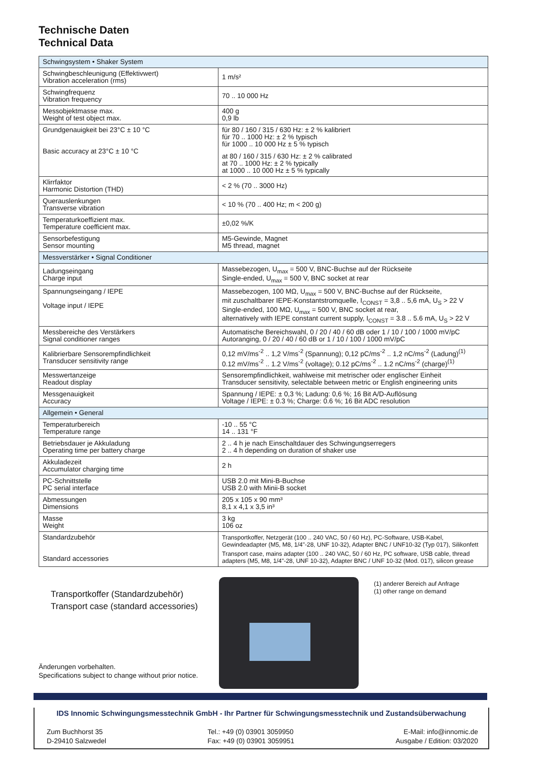Technische Daten
Technical Data
| Schwingsystem • Shaker System | |
| Schwingbeschleunigung (Effektivwert) Vibration acceleration (rms) | 1 m/s² |
| Schwingfrequenz Vibration frequency | 70 .. 10 000 Hz |
| Messobjektmasse max. Weight of test object max. | 400 g 0,9 lb |
| Grundgenauigkeit bei 23°C ± 10 °C Basic accuracy at 23°C ± 10 °C | für 80 / 160 / 315 / 630 Hz: ± 2 % kalibriert für 70 .. 1000 Hz: ± 2 % typisch für 1000 .. 10 000 Hz ± 5 % typisch at 80 / 160 / 315 / 630 Hz: ± 2 % calibrated at 70 .. 1000 Hz: ± 2 % typically at 1000 .. 10 000 Hz ± 5 % typically |
| Klirrfaktor Harmonic Distortion (THD) | < 2 % (70 .. 3000 Hz) |
| Querauslenkungen Transverse vibration | < 10 % (70 .. 400 Hz; m < 200 g) |
| Temperaturkoeffizient max. Temperature coefficient max. | ±0,02 %/K |
| Sensorbefestigung Sensor mounting | M5-Gewinde, Magnet M5 thread, magnet |
| Messverstärker • Signal Conditioner | |
| Ladungseingang Charge input | Massebezogen, U<sub>max</sub> = 500 V, BNC-Buchse auf der Rückseite Single-ended, U<sub>max</sub> = 500 V, BNC socket at rear |
| Spannungseingang / IEPE Voltage input / IEPE | Massebezogen, 100 MΩ, U<sub>max</sub> = 500 V, BNC-Buchse auf der Rückseite, mit zuschaltbarer IEPE-Konstantstromquelle, I<sub>CONST</sub> = 3,8 .. 5,6 mA, U<sub>S</sub> > 22 V Single-ended, 100 MΩ, U<sub>max</sub> = 500 V, BNC socket at rear, alternatively with IEPE constant current supply, I<sub>CONST</sub> = 3.8 .. 5.6 mA, U<sub>S</sub> > 22 V |
| Messbereiche des Verstärkers Signal conditioner ranges | Automatische Bereichswahl, 0 / 20 / 40 / 60 dB oder 1 / 10 / 100 / 1000 mV/pC Autoranging, 0 / 20 / 40 / 60 dB or 1 / 10 / 100 / 1000 mV/pC |
| Kalibrierbare Sensorempfindlichkeit Transducer sensitivity range | 0,12 mV/ms<sup>-2</sup> .. 1,2 V/ms<sup>-2</sup> (Spannung); 0,12 pC/ms<sup>-2</sup> .. 1,2 nC/ms<sup>-2</sup> (Ladung)<sup>(1)</sup> 0.12 mV/ms<sup>-2</sup> .. 1.2 V/ms<sup>-2</sup> (voltage); 0.12 pC/ms<sup>-2</sup> .. 1.2 nC/ms<sup>-2</sup> (charge)<sup>(1)</sup> |
| Messwertanzeige Readout display | Sensorempfindlichkeit, wahlweise mit metrischer oder englischer Einheit Transducer sensitivity, selectable between metric or English engineering units |
| Messgenauigkeit Accuracy | Spannung / IEPE: ± 0,3 %; Ladung: 0,6 %; 16 Bit A/D-Auflösung Voltage / IEPE: ± 0.3 %; Charge: 0.6 %; 16 Bit ADC resolution |
| Allgemein • General | |
| Temperaturbereich Temperature range | -10 .. 55 °C 14 .. 131 °F |
| Betriebsdauer je Akkuladung Operating time per battery charge | 2 .. 4 h je nach Einschaltdauer des Schwingungserregers 2 .. 4 h depending on duration of shaker use |
| Akkuladezeit Accumulator charging time | 2 h |
| PC-Schnittstelle PC serial interface | USB 2.0 mit Mini-B-Buchse USB 2.0 with Minii-B socket |
| Abmessungen Dimensions | 205 x 105 x 90 mm³ 8,1 x 4,1 x 3,5 in³ |
| Masse Weight | 3 kg 106 oz |
| Standardzubehör Standard accessories | Transportkoffer, Netzgerät (100 .. 240 VAC, 50 / 60 Hz), PC-Software, USB-Kabel, Gewindeadapter (M5, M8, 1/4"-28, UNF 10-32), Adapter BNC / UNF10-32 (Typ 017), Silikonfett Transport case, mains adapter (100 .. 240 VAC, 50 / 60 Hz, PC software, USB cable, thread adapters (M5, M8, 1/4"-28, UNF 10-32), Adapter BNC / UNF 10-32 (Mod. 017), silicon grease |
Transportkoffer (Standardzubehör)
Transport case (standard accessories)
(1) anderer Bereich auf Anfrage
(1) other range on demand
Änderungen vorbehalten.
Specifications subject to change without prior notice.
IDS Innomic Schwingungsmesstechnik GmbH - Ihr Partner für Schwingungsmesstechnik und Zustandsüberwachung
Zum Buchhorst 35
D-29410 Salzwedel
Tel.: +49 (0) 03901 3059950
Fax: +49 (0) 03901 3059951
E-Mail: info@innomic.de
Ausgabe / Edition: 03/2020